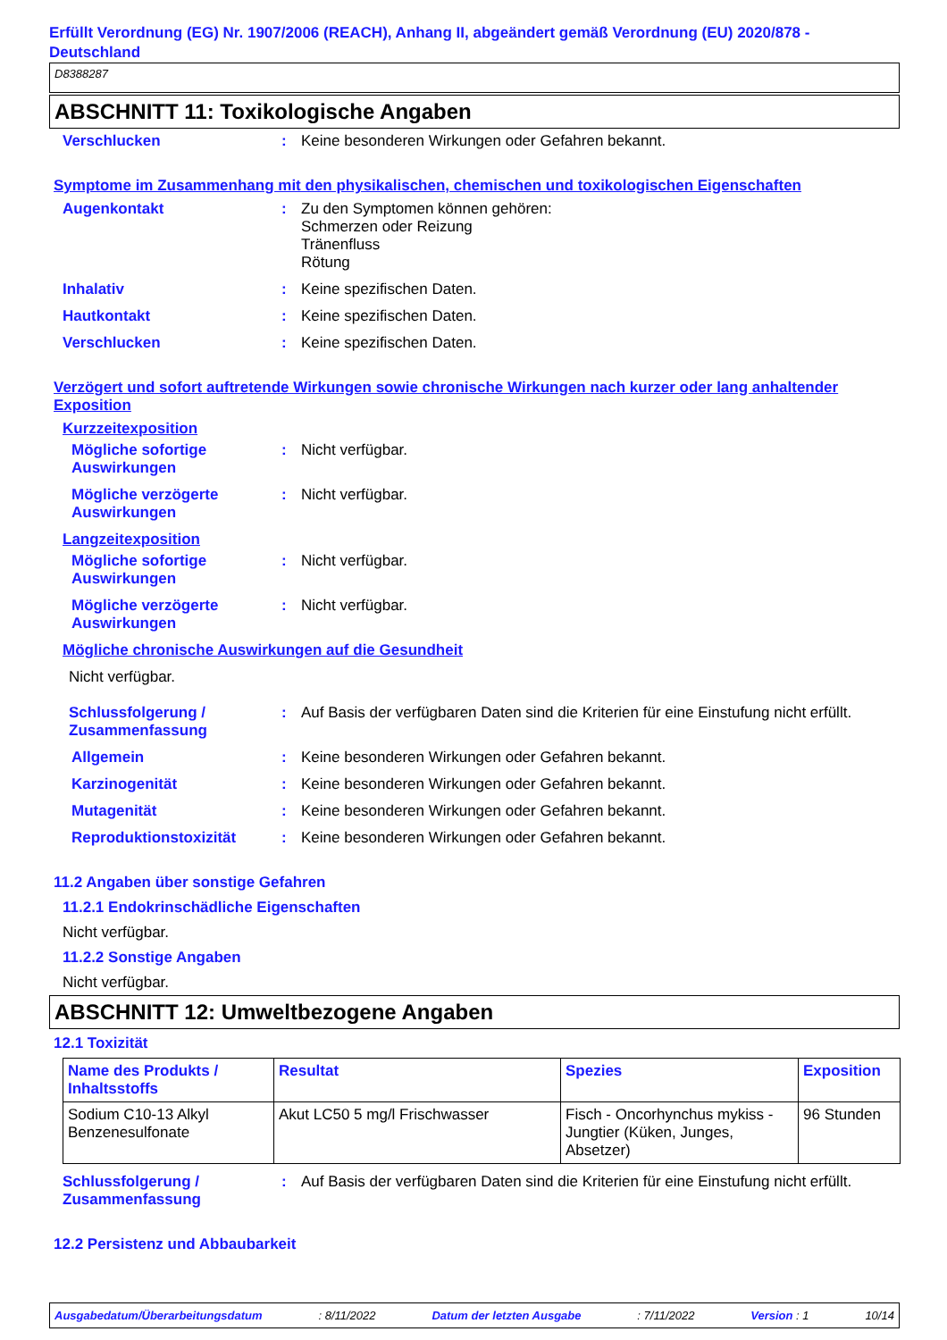Erfüllt Verordnung (EG) Nr. 1907/2006 (REACH), Anhang II, abgeändert gemäß Verordnung (EU) 2020/878 - Deutschland
D8388287
ABSCHNITT 11: Toxikologische Angaben
Verschlucken : Keine besonderen Wirkungen oder Gefahren bekannt.
Symptome im Zusammenhang mit den physikalischen, chemischen und toxikologischen Eigenschaften
Augenkontakt : Zu den Symptomen können gehören:
Schmerzen oder Reizung
Tränenfluss
Rötung
Inhalativ : Keine spezifischen Daten.
Hautkontakt : Keine spezifischen Daten.
Verschlucken : Keine spezifischen Daten.
Verzögert und sofort auftretende Wirkungen sowie chronische Wirkungen nach kurzer oder lang anhaltender Exposition
Kurzzeitexposition
Mögliche sofortige Auswirkungen
: Nicht verfügbar.
Mögliche verzögerte Auswirkungen
: Nicht verfügbar.
Langzeitexposition
Mögliche sofortige Auswirkungen
: Nicht verfügbar.
Mögliche verzögerte Auswirkungen
: Nicht verfügbar.
Mögliche chronische Auswirkungen auf die Gesundheit
Nicht verfügbar.
Schlussfolgerung / Zusammenfassung
: Auf Basis der verfügbaren Daten sind die Kriterien für eine Einstufung nicht erfüllt.
Allgemein : Keine besonderen Wirkungen oder Gefahren bekannt.
Karzinogenität : Keine besonderen Wirkungen oder Gefahren bekannt.
Mutagenität : Keine besonderen Wirkungen oder Gefahren bekannt.
Reproduktionstoxizität : Keine besonderen Wirkungen oder Gefahren bekannt.
11.2 Angaben über sonstige Gefahren
11.2.1 Endokrinschädliche Eigenschaften
Nicht verfügbar.
11.2.2 Sonstige Angaben
Nicht verfügbar.
ABSCHNITT 12: Umweltbezogene Angaben
12.1 Toxizität
| Name des Produkts / Inhaltsstoffs | Resultat | Spezies | Exposition |
| --- | --- | --- | --- |
| Sodium C10-13 Alkyl Benzenesulfonate | Akut LC50 5 mg/l Frischwasser | Fisch - Oncorhynchus mykiss - Jungtier (Küken, Junges, Absetzer) | 96 Stunden |
Schlussfolgerung / Zusammenfassung
: Auf Basis der verfügbaren Daten sind die Kriterien für eine Einstufung nicht erfüllt.
12.2 Persistenz und Abbaubarkeit
Ausgabedatum/Überarbeitungsdatum: 8/11/2022 Datum der letzten Ausgabe: 7/11/2022 Version : 1 10/14